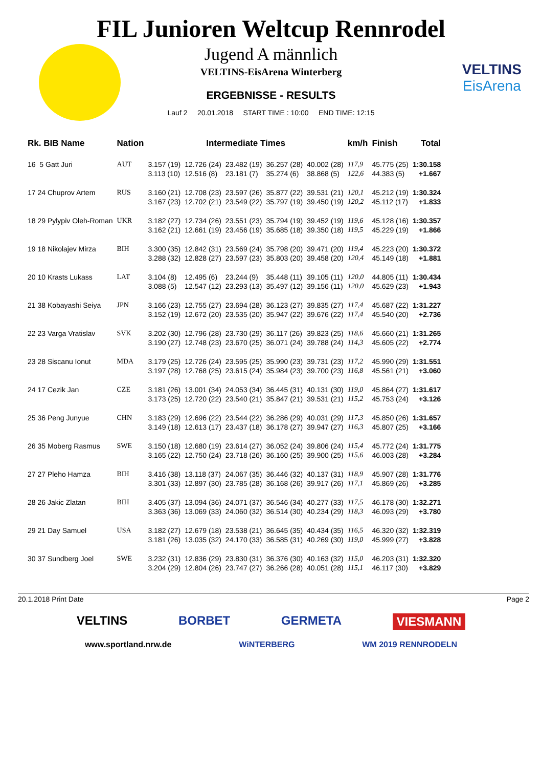VELTINS
EisArena
FIL Junioren Weltcup Rennrodel
Jugend A männlich
VELTINS-EisArena Winterberg
ERGEBNISSE - RESULTS
Lauf 2 20.01.2018 START TIME : 10:00 END TIME: 12:15
| Rk. BIB Name | Nation | Intermediate Times | | | | | km/h | Finish | Total |
| --- | --- | --- | --- | --- | --- | --- | --- | --- | --- |
| 16 5 Gatt Juri | AUT | 3.157 (19) | 12.726 (24) | 23.482 (19) | 36.257 (28) | 40.002 (28) | 117,9 | 45.775 (25) | 1:30.158 |
| | | 3.113 (10) | 12.516 (8) | 23.181 (7) | 35.274 (6) | 38.868 (5) | 122,6 | 44.383 (5) | +1.667 |
| 17 24 Chuprov Artem | RUS | 3.160 (21) | 12.708 (23) | 23.597 (26) | 35.877 (22) | 39.531 (21) | 120,1 | 45.212 (19) | 1:30.324 |
| | | 3.167 (23) | 12.702 (21) | 23.549 (22) | 35.797 (19) | 39.450 (19) | 120,2 | 45.112 (17) | +1.833 |
| 18 29 Pylypiv Oleh-Roman | UKR | 3.182 (27) | 12.734 (26) | 23.551 (23) | 35.794 (19) | 39.452 (19) | 119,6 | 45.128 (16) | 1:30.357 |
| | | 3.162 (21) | 12.661 (19) | 23.456 (19) | 35.685 (18) | 39.350 (18) | 119,5 | 45.229 (19) | +1.866 |
| 19 18 Nikolajev Mirza | BIH | 3.300 (35) | 12.842 (31) | 23.569 (24) | 35.798 (20) | 39.471 (20) | 119,4 | 45.223 (20) | 1:30.372 |
| | | 3.288 (32) | 12.828 (27) | 23.597 (23) | 35.803 (20) | 39.458 (20) | 120,4 | 45.149 (18) | +1.881 |
| 20 10 Krasts Lukass | LAT | 3.104 (8) | 12.495 (6) | 23.244 (9) | 35.448 (11) | 39.105 (11) | 120,0 | 44.805 (11) | 1:30.434 |
| | | 3.088 (5) | 12.547 (12) | 23.293 (13) | 35.497 (12) | 39.156 (11) | 120,0 | 45.629 (23) | +1.943 |
| 21 38 Kobayashi Seiya | JPN | 3.166 (23) | 12.755 (27) | 23.694 (28) | 36.123 (27) | 39.835 (27) | 117,4 | 45.687 (22) | 1:31.227 |
| | | 3.152 (19) | 12.672 (20) | 23.535 (20) | 35.947 (22) | 39.676 (22) | 117,4 | 45.540 (20) | +2.736 |
| 22 23 Varga Vratislav | SVK | 3.202 (30) | 12.796 (28) | 23.730 (29) | 36.117 (26) | 39.823 (25) | 118,6 | 45.660 (21) | 1:31.265 |
| | | 3.190 (27) | 12.748 (23) | 23.670 (25) | 36.071 (24) | 39.788 (24) | 114,3 | 45.605 (22) | +2.774 |
| 23 28 Siscanu Ionut | MDA | 3.179 (25) | 12.726 (24) | 23.595 (25) | 35.990 (23) | 39.731 (23) | 117,2 | 45.990 (29) | 1:31.551 |
| | | 3.197 (28) | 12.768 (25) | 23.615 (24) | 35.984 (23) | 39.700 (23) | 116,8 | 45.561 (21) | +3.060 |
| 24 17 Cezik Jan | CZE | 3.181 (26) | 13.001 (34) | 24.053 (34) | 36.445 (31) | 40.131 (30) | 119,0 | 45.864 (27) | 1:31.617 |
| | | 3.173 (25) | 12.720 (22) | 23.540 (21) | 35.847 (21) | 39.531 (21) | 115,2 | 45.753 (24) | +3.126 |
| 25 36 Peng Junyue | CHN | 3.183 (29) | 12.696 (22) | 23.544 (22) | 36.286 (29) | 40.031 (29) | 117,3 | 45.850 (26) | 1:31.657 |
| | | 3.149 (18) | 12.613 (17) | 23.437 (18) | 36.178 (27) | 39.947 (27) | 116,3 | 45.807 (25) | +3.166 |
| 26 35 Moberg Rasmus | SWE | 3.150 (18) | 12.680 (19) | 23.614 (27) | 36.052 (24) | 39.806 (24) | 115,4 | 45.772 (24) | 1:31.775 |
| | | 3.165 (22) | 12.750 (24) | 23.718 (26) | 36.160 (25) | 39.900 (25) | 115,6 | 46.003 (28) | +3.284 |
| 27 27 Pleho Hamza | BIH | 3.416 (38) | 13.118 (37) | 24.067 (35) | 36.446 (32) | 40.137 (31) | 118,9 | 45.907 (28) | 1:31.776 |
| | | 3.301 (33) | 12.897 (30) | 23.785 (28) | 36.168 (26) | 39.917 (26) | 117,1 | 45.869 (26) | +3.285 |
| 28 26 Jakic Zlatan | BIH | 3.405 (37) | 13.094 (36) | 24.071 (37) | 36.546 (34) | 40.277 (33) | 117,5 | 46.178 (30) | 1:32.271 |
| | | 3.363 (36) | 13.069 (33) | 24.060 (32) | 36.514 (30) | 40.234 (29) | 118,3 | 46.093 (29) | +3.780 |
| 29 21 Day Samuel | USA | 3.182 (27) | 12.679 (18) | 23.538 (21) | 36.645 (35) | 40.434 (35) | 116,5 | 46.320 (32) | 1:32.319 |
| | | 3.181 (26) | 13.035 (32) | 24.170 (33) | 36.585 (31) | 40.269 (30) | 119,0 | 45.999 (27) | +3.828 |
| 30 37 Sundberg Joel | SWE | 3.232 (31) | 12.836 (29) | 23.830 (31) | 36.376 (30) | 40.163 (32) | 115,0 | 46.203 (31) | 1:32.320 |
| | | 3.204 (29) | 12.804 (26) | 23.747 (27) | 36.266 (28) | 40.051 (28) | 115,1 | 46.117 (30) | +3.829 |
20.1.2018 Print Date Page 2
VELTINS BORBET GERMETA VIESMANN
www.sportland.nrw.de WiNTERBERG WM 2019 RENNRODELN